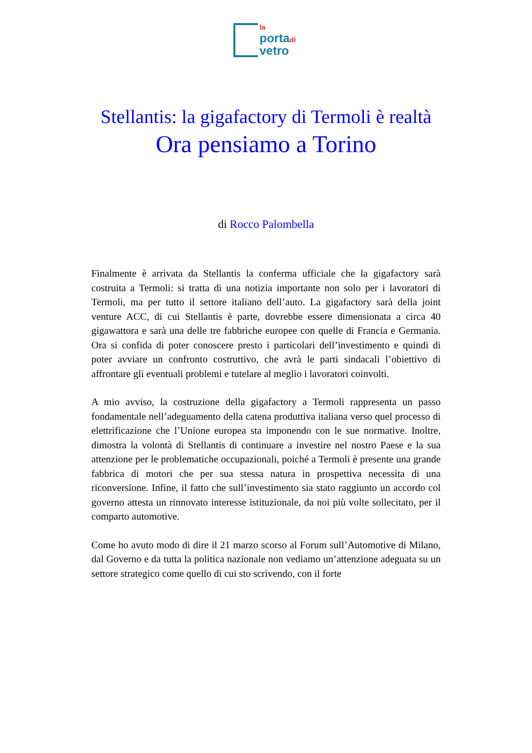la
portadi
vetro
Stellantis: la gigafactory di Termoli è realtà
Ora pensiamo a Torino
di Rocco Palombella
Finalmente è arrivata da Stellantis la conferma ufficiale che la gigafactory sarà costruita a Termoli: si tratta di una notizia importante non solo per i lavoratori di Termoli, ma per tutto il settore italiano dell’auto. La gigafactory sarà della joint venture ACC, di cui Stellantis è parte, dovrebbe essere dimensionata a circa 40 gigawattora e sarà una delle tre fabbriche europee con quelle di Francia e Germania. Ora si confida di poter conoscere presto i particolari dell’investimento e quindi di poter avviare un confronto costruttivo, che avrà le parti sindacali l’obiettivo di affrontare gli eventuali problemi e tutelare al meglio i lavoratori coinvolti.
A mio avviso, la costruzione della gigafactory a Termoli rappresenta un passo fondamentale nell’adeguamento della catena produttiva italiana verso quel processo di elettrificazione che l’Unione europea sta imponendo con le sue normative. Inoltre, dimostra la volontà di Stellantis di continuare a investire nel nostro Paese e la sua attenzione per le problematiche occupazionali, poiché a Termoli è presente una grande fabbrica di motori che per sua stessa natura in prospettiva necessita di una riconversione. Infine, il fatto che sull’investimento sia stato raggiunto un accordo col governo attesta un rinnovato interesse istituzionale, da noi più volte sollecitato, per il comparto automotive.
Come ho avuto modo di dire il 21 marzo scorso al Forum sull’Automotive di Milano, dal Governo e da tutta la politica nazionale non vediamo un’attenzione adeguata su un settore strategico come quello di cui sto scrivendo, con il forte